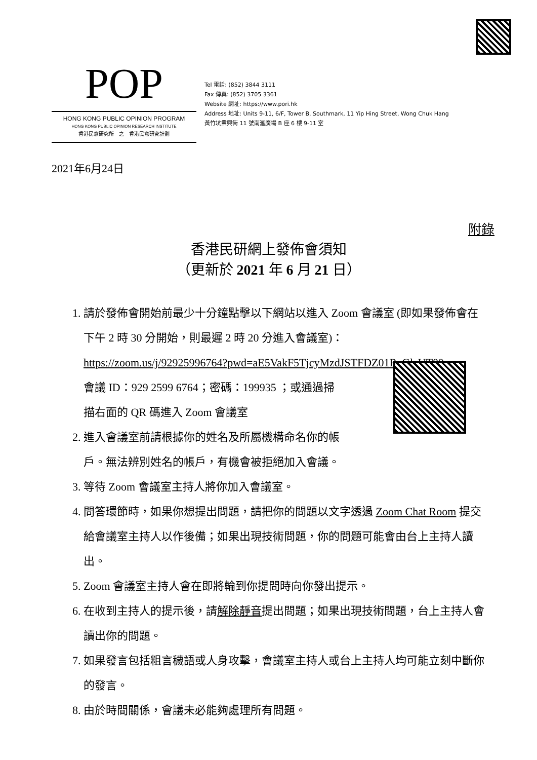POP
HONG KONG PUBLIC OPINION PROGRAM
HONG KONG PUBLIC OPINION RESEARCH INSTITUTE
香港民意研究所　之　香港民意研究計劃
Tel 電話: (852) 3844 3111
Fax 傳真: (852) 3705 3361
Website 網址: https://www.pori.hk
Address 地址: Units 9-11, 6/F, Tower B, Southmark, 11 Yip Hing Street, Wong Chuk Hang
黃竹坑業興街 11 號南滙廣場 B 座 6 樓 9-11 室
2021年6月24日
附錄
香港民研網上發佈會須知
（更新於 2021 年 6 月 21 日）
1. 請於發佈會開始前最少十分鐘點擊以下網站以進入 Zoom 會議室 (即如果發佈會在下午 2 時 30 分開始，則最遲 2 時 20 分進入會議室)：
https://zoom.us/j/92925996764?pwd=aE5VakF5TjcyMzdJSTFDZ01ReGlaUT09
會議 ID：929 2599 6764；密碼：199935 ；或通過掃
描右面的 QR 碼進入 Zoom 會議室
2. 進入會議室前請根據你的姓名及所屬機構命名你的帳
戶。無法辨別姓名的帳戶，有機會被拒絕加入會議。
3. 等待 Zoom 會議室主持人將你加入會議室。
4. 問答環節時，如果你想提出問題，請把你的問題以文字透過 Zoom Chat Room 提交給會議室主持人以作後備；如果出現技術問題，你的問題可能會由台上主持人讀出。
5. Zoom 會議室主持人會在即將輪到你提問時向你發出提示。
6. 在收到主持人的提示後，請解除靜音提出問題；如果出現技術問題，台上主持人會讀出你的問題。
7. 如果發言包括粗言穢語或人身攻擊，會議室主持人或台上主持人均可能立刻中斷你的發言。
8. 由於時間關係，會議未必能夠處理所有問題。